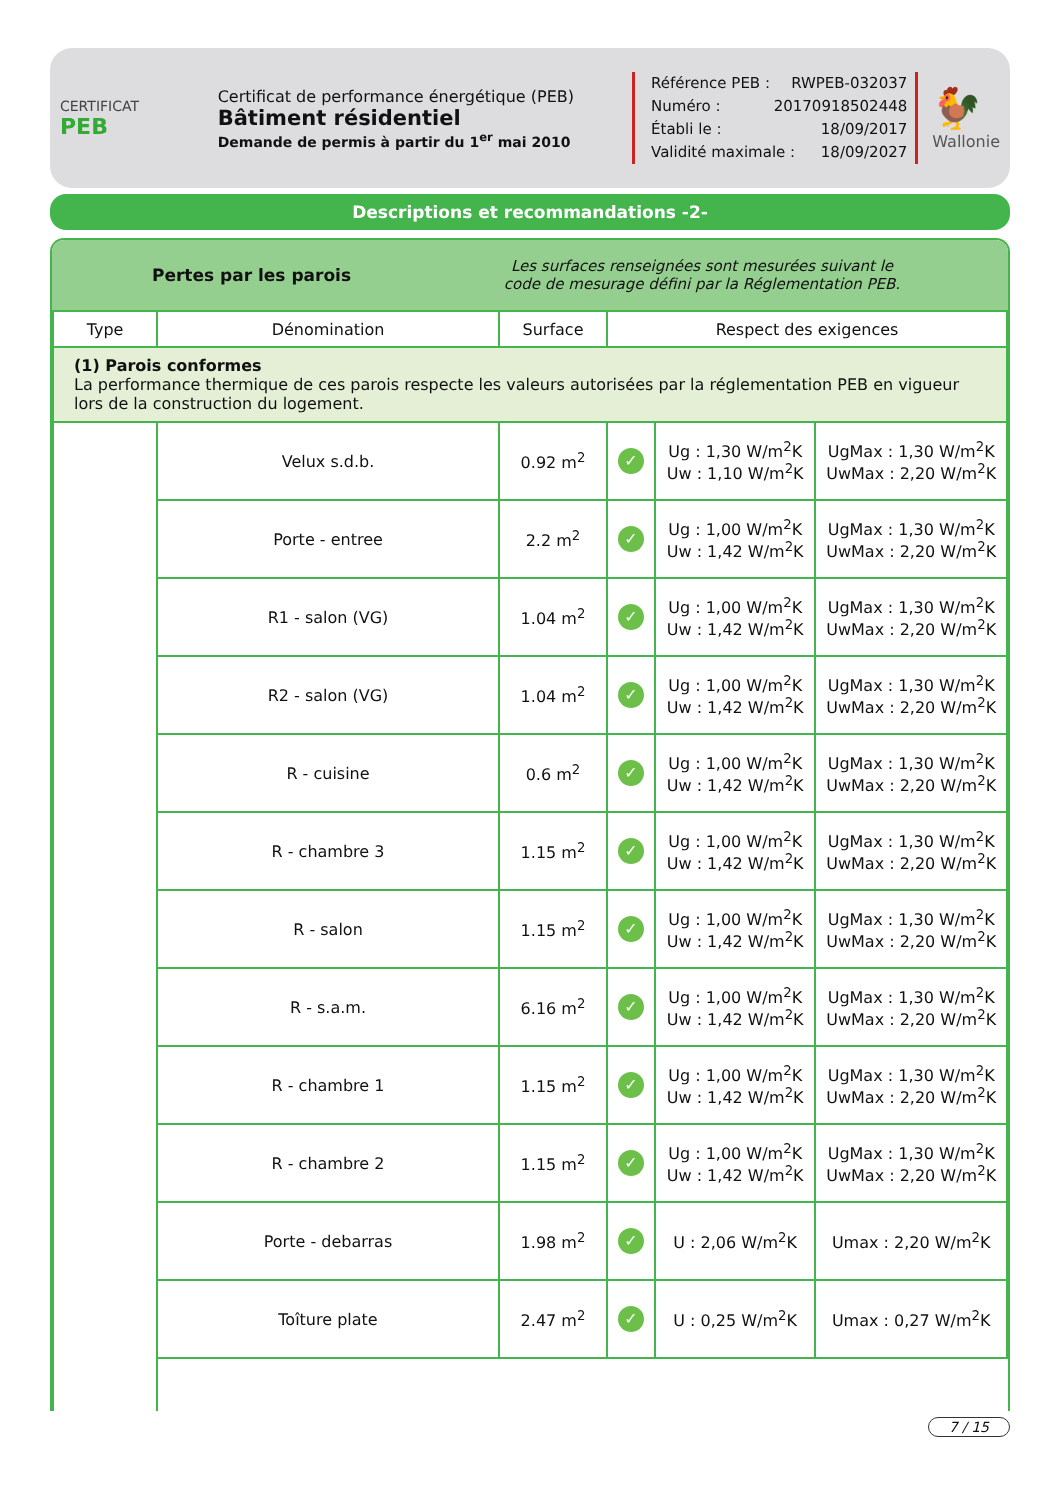CERTIFICAT
PEB
Certificat de performance énergétique (PEB)
Bâtiment résidentiel
Demande de permis à partir du 1<sup>er</sup> mai 2010
Référence PEB : RWPEB-032037
Numéro : 20170918502448
Établi le : 18/09/2017
Validité maximale : 18/09/2027
🐓
Wallonie
Descriptions et recommandations -2-
Pertes par les parois
Les surfaces renseignées sont mesurées suivant le code de mesurage défini par la Réglementation PEB.
| Type | Dénomination | Surface | Respect des exigences | | |
| --- | --- | --- | --- | --- | --- |
| (1) Parois conformes La performance thermique de ces parois respecte les valeurs autorisées par la réglementation PEB en vigueur lors de la construction du logement. | | | | | |
| | Velux s.d.b. | 0.92 m<sup>2</sup> | ✓ | Ug : 1,30 W/m<sup>2</sup>K Uw : 1,10 W/m<sup>2</sup>K | UgMax : 1,30 W/m<sup>2</sup>K UwMax : 2,20 W/m<sup>2</sup>K |
| | Porte - entree | 2.2 m<sup>2</sup> | ✓ | Ug : 1,00 W/m<sup>2</sup>K Uw : 1,42 W/m<sup>2</sup>K | UgMax : 1,30 W/m<sup>2</sup>K UwMax : 2,20 W/m<sup>2</sup>K |
| | R1 - salon (VG) | 1.04 m<sup>2</sup> | ✓ | Ug : 1,00 W/m<sup>2</sup>K Uw : 1,42 W/m<sup>2</sup>K | UgMax : 1,30 W/m<sup>2</sup>K UwMax : 2,20 W/m<sup>2</sup>K |
| | R2 - salon (VG) | 1.04 m<sup>2</sup> | ✓ | Ug : 1,00 W/m<sup>2</sup>K Uw : 1,42 W/m<sup>2</sup>K | UgMax : 1,30 W/m<sup>2</sup>K UwMax : 2,20 W/m<sup>2</sup>K |
| | R - cuisine | 0.6 m<sup>2</sup> | ✓ | Ug : 1,00 W/m<sup>2</sup>K Uw : 1,42 W/m<sup>2</sup>K | UgMax : 1,30 W/m<sup>2</sup>K UwMax : 2,20 W/m<sup>2</sup>K |
| | R - chambre 3 | 1.15 m<sup>2</sup> | ✓ | Ug : 1,00 W/m<sup>2</sup>K Uw : 1,42 W/m<sup>2</sup>K | UgMax : 1,30 W/m<sup>2</sup>K UwMax : 2,20 W/m<sup>2</sup>K |
| | R - salon | 1.15 m<sup>2</sup> | ✓ | Ug : 1,00 W/m<sup>2</sup>K Uw : 1,42 W/m<sup>2</sup>K | UgMax : 1,30 W/m<sup>2</sup>K UwMax : 2,20 W/m<sup>2</sup>K |
| | R - s.a.m. | 6.16 m<sup>2</sup> | ✓ | Ug : 1,00 W/m<sup>2</sup>K Uw : 1,42 W/m<sup>2</sup>K | UgMax : 1,30 W/m<sup>2</sup>K UwMax : 2,20 W/m<sup>2</sup>K |
| | R - chambre 1 | 1.15 m<sup>2</sup> | ✓ | Ug : 1,00 W/m<sup>2</sup>K Uw : 1,42 W/m<sup>2</sup>K | UgMax : 1,30 W/m<sup>2</sup>K UwMax : 2,20 W/m<sup>2</sup>K |
| | R - chambre 2 | 1.15 m<sup>2</sup> | ✓ | Ug : 1,00 W/m<sup>2</sup>K Uw : 1,42 W/m<sup>2</sup>K | UgMax : 1,30 W/m<sup>2</sup>K UwMax : 2,20 W/m<sup>2</sup>K |
| | Porte - debarras | 1.98 m<sup>2</sup> | ✓ | U : 2,06 W/m<sup>2</sup>K | Umax : 2,20 W/m<sup>2</sup>K |
| | Toîture plate | 2.47 m<sup>2</sup> | ✓ | U : 0,25 W/m<sup>2</sup>K | Umax : 0,27 W/m<sup>2</sup>K |
7 / 15